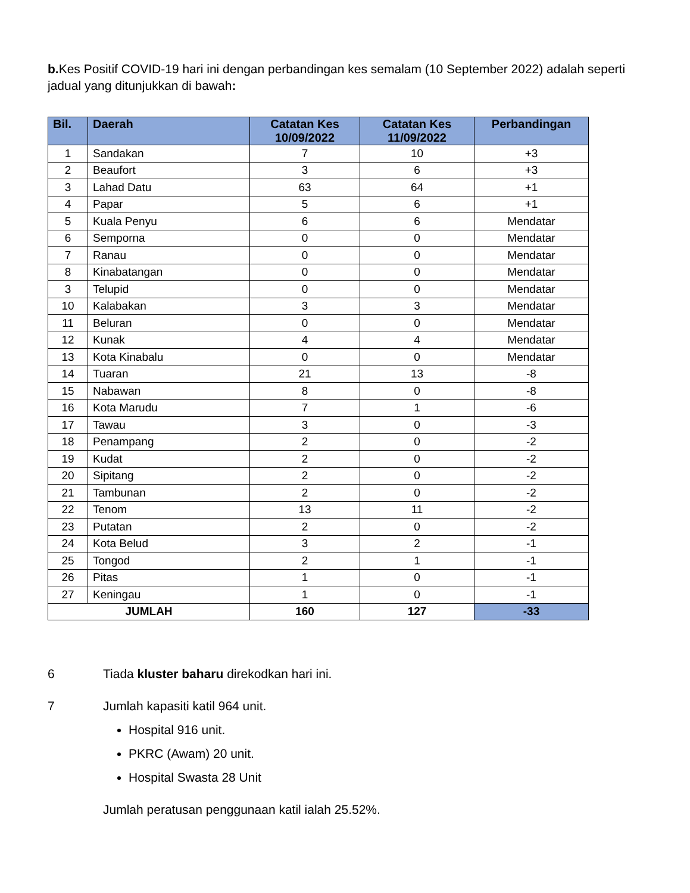b. Kes Positif COVID-19 hari ini dengan perbandingan kes semalam (10 September 2022) adalah seperti jadual yang ditunjukkan di bawah:
| Bil. | Daerah | Catatan Kes 10/09/2022 | Catatan Kes 11/09/2022 | Perbandingan |
| --- | --- | --- | --- | --- |
| 1 | Sandakan | 7 | 10 | +3 |
| 2 | Beaufort | 3 | 6 | +3 |
| 3 | Lahad Datu | 63 | 64 | +1 |
| 4 | Papar | 5 | 6 | +1 |
| 5 | Kuala Penyu | 6 | 6 | Mendatar |
| 6 | Semporna | 0 | 0 | Mendatar |
| 7 | Ranau | 0 | 0 | Mendatar |
| 8 | Kinabatangan | 0 | 0 | Mendatar |
| 3 | Telupid | 0 | 0 | Mendatar |
| 10 | Kalabakan | 3 | 3 | Mendatar |
| 11 | Beluran | 0 | 0 | Mendatar |
| 12 | Kunak | 4 | 4 | Mendatar |
| 13 | Kota Kinabalu | 0 | 0 | Mendatar |
| 14 | Tuaran | 21 | 13 | -8 |
| 15 | Nabawan | 8 | 0 | -8 |
| 16 | Kota Marudu | 7 | 1 | -6 |
| 17 | Tawau | 3 | 0 | -3 |
| 18 | Penampang | 2 | 0 | -2 |
| 19 | Kudat | 2 | 0 | -2 |
| 20 | Sipitang | 2 | 0 | -2 |
| 21 | Tambunan | 2 | 0 | -2 |
| 22 | Tenom | 13 | 11 | -2 |
| 23 | Putatan | 2 | 0 | -2 |
| 24 | Kota Belud | 3 | 2 | -1 |
| 25 | Tongod | 2 | 1 | -1 |
| 26 | Pitas | 1 | 0 | -1 |
| 27 | Keningau | 1 | 0 | -1 |
| JUMLAH | | 160 | 127 | -33 |
6 Tiada kluster baharu direkodkan hari ini.
7 Jumlah kapasiti katil 964 unit.
Hospital 916 unit.
PKRC (Awam) 20 unit.
Hospital Swasta 28 Unit
Jumlah peratusan penggunaan katil ialah 25.52%.